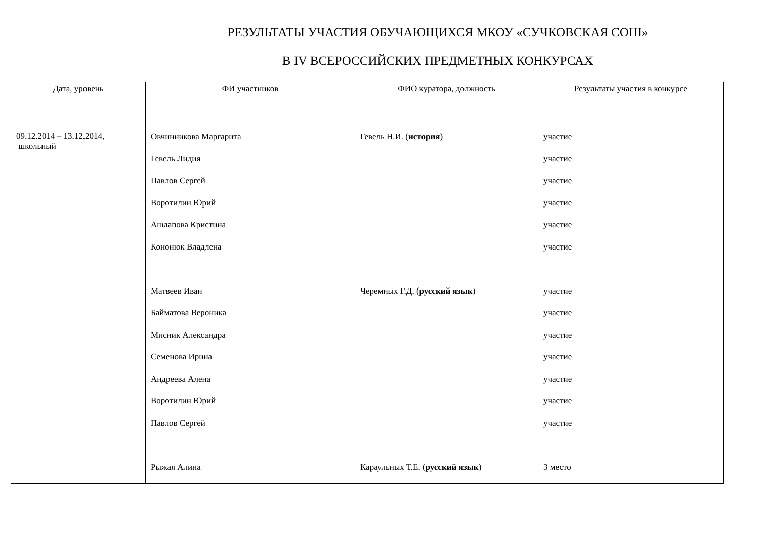РЕЗУЛЬТАТЫ УЧАСТИЯ ОБУЧАЮЩИХСЯ МКОУ «СУЧКОВСКАЯ СОШ»
В IV ВСЕРОССИЙСКИХ ПРЕДМЕТНЫХ КОНКУРСАХ
| Дата, уровень | ФИ участников | ФИО куратора, должность | Результаты участия в конкурсе |
| --- | --- | --- | --- |
| 09.12.2014 – 13.12.2014, школьный | Овчинникова Маргарита Гевель Лидия Павлов Сергей Воротилин Юрий Ашлапова Кристина Кононюк Владлена Матвеев Иван Байматова Вероника Мисник Александра Семенова Ирина Андреева Алена Воротилин Юрий Павлов Сергей Рыжая Алина | Гевель Н.И. ( история ) Черемных Г.Д. ( русский язык ) Караульных Т.Е. ( русский язык ) | участие участие участие участие участие участие участие участие участие участие участие участие участие 3 место |